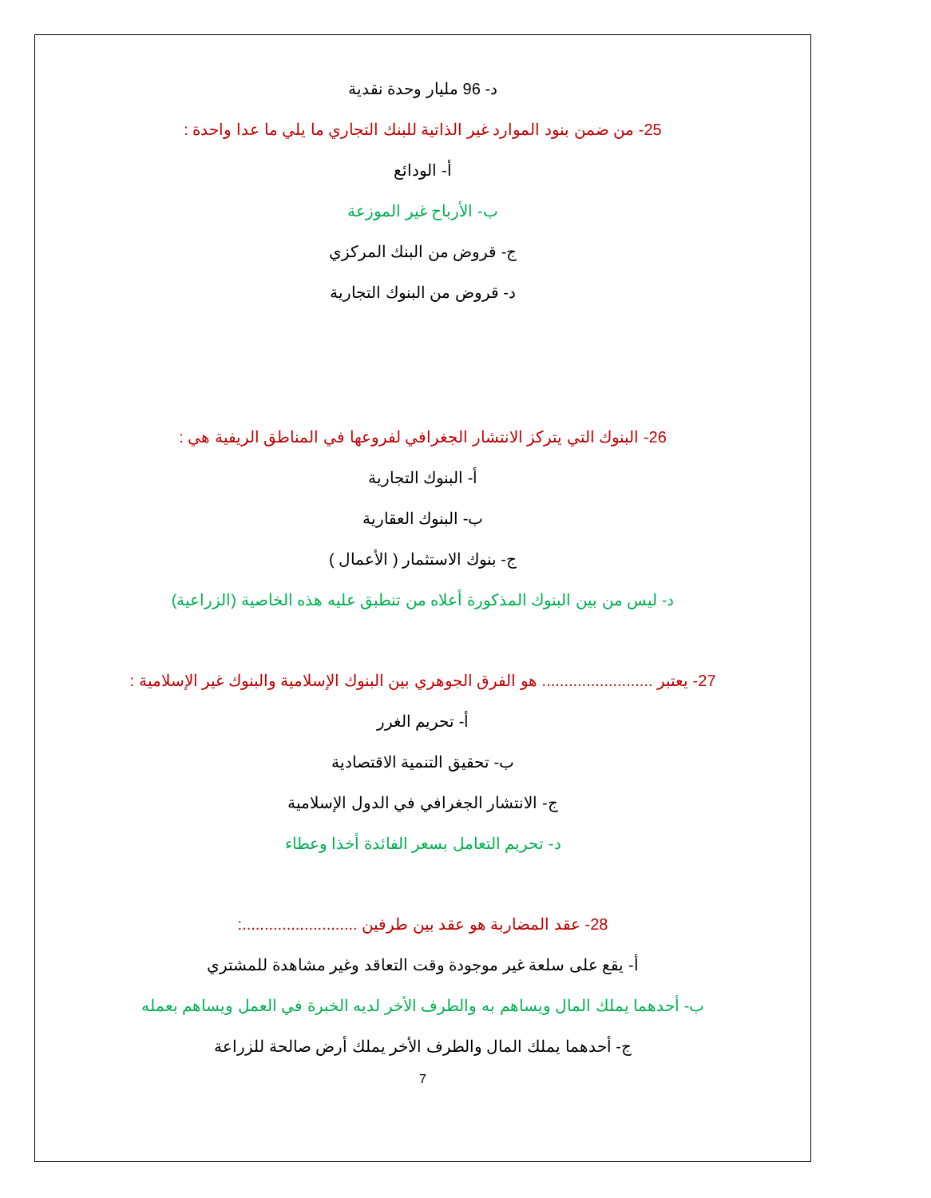د- 96 مليار وحدة نقدية
25- من ضمن بنود الموارد غير الذاتية للبنك التجاري ما يلي ما عدا واحدة :
أ- الودائع
ب- الأرباح غير الموزعة
ج- قروض من البنك المركزي
د- قروض من البنوك التجارية
26- البنوك التي يتركز الانتشار الجغرافي لفروعها في المناطق الريفية هي :
أ- البنوك التجارية
ب- البنوك العقارية
ج- بنوك الاستثمار ( الأعمال )
د- ليس من بين البنوك المذكورة أعلاه من تنطبق عليه هذه الخاصية (الزراعية)
27- يعتبر ......................... هو الفرق الجوهري بين البنوك الإسلامية والبنوك غير الإسلامية :
أ- تحريم الغرر
ب- تحقيق التنمية الاقتصادية
ج- الانتشار الجغرافي في الدول الإسلامية
د- تحريم التعامل بسعر الفائدة أخذا وعطاء
28- عقد المضاربة هو عقد بين طرفين ..........................:
أ- يقع على سلعة غير موجودة وقت التعاقد وغير مشاهدة للمشتري
ب- أحدهما يملك المال ويساهم به والطرف الأخر لديه الخبرة في العمل ويساهم بعمله
ج- أحدهما يملك المال والطرف الأخر يملك أرض صالحة للزراعة
7